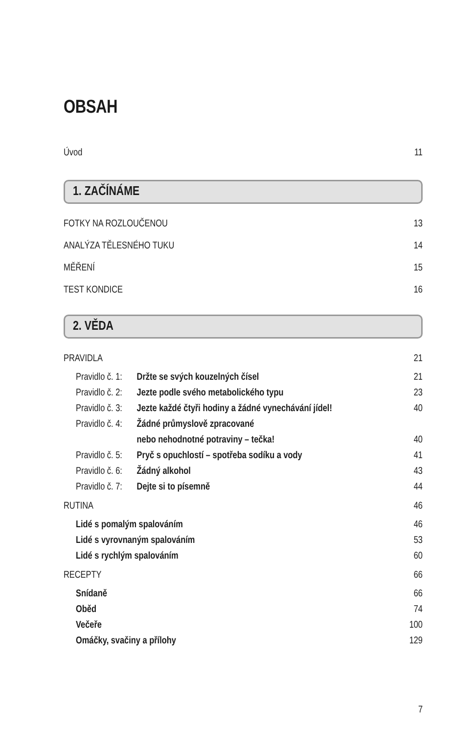OBSAH
Úvod 11
1. ZAČÍNÁME
FOTKY NA ROZLOUČENOU 13
ANALÝZA TĚLESNÉHO TUKU 14
MĚŘENÍ 15
TEST KONDICE 16
2. VĚDA
PRAVIDLA 21
Pravidlo č. 1: Držte se svých kouzelných čísel 21
Pravidlo č. 2: Jezte podle svého metabolického typu 23
Pravidlo č. 3: Jezte každé čtyři hodiny a žádné vynechávání jídel! 40
Pravidlo č. 4: Žádné průmyslově zpracované
nebo nehodnotné potraviny – tečka! 40
Pravidlo č. 5: Pryč s opuchlostí – spotřeba sodíku a vody 41
Pravidlo č. 6: Žádný alkohol 43
Pravidlo č. 7: Dejte si to písemně 44
RUTINA 46
Lidé s pomalým spalováním 46
Lidé s vyrovnaným spalováním 53
Lidé s rychlým spalováním 60
RECEPTY 66
Snídaně 66
Oběd 74
Večeře 100
Omáčky, svačiny a přílohy 129
7